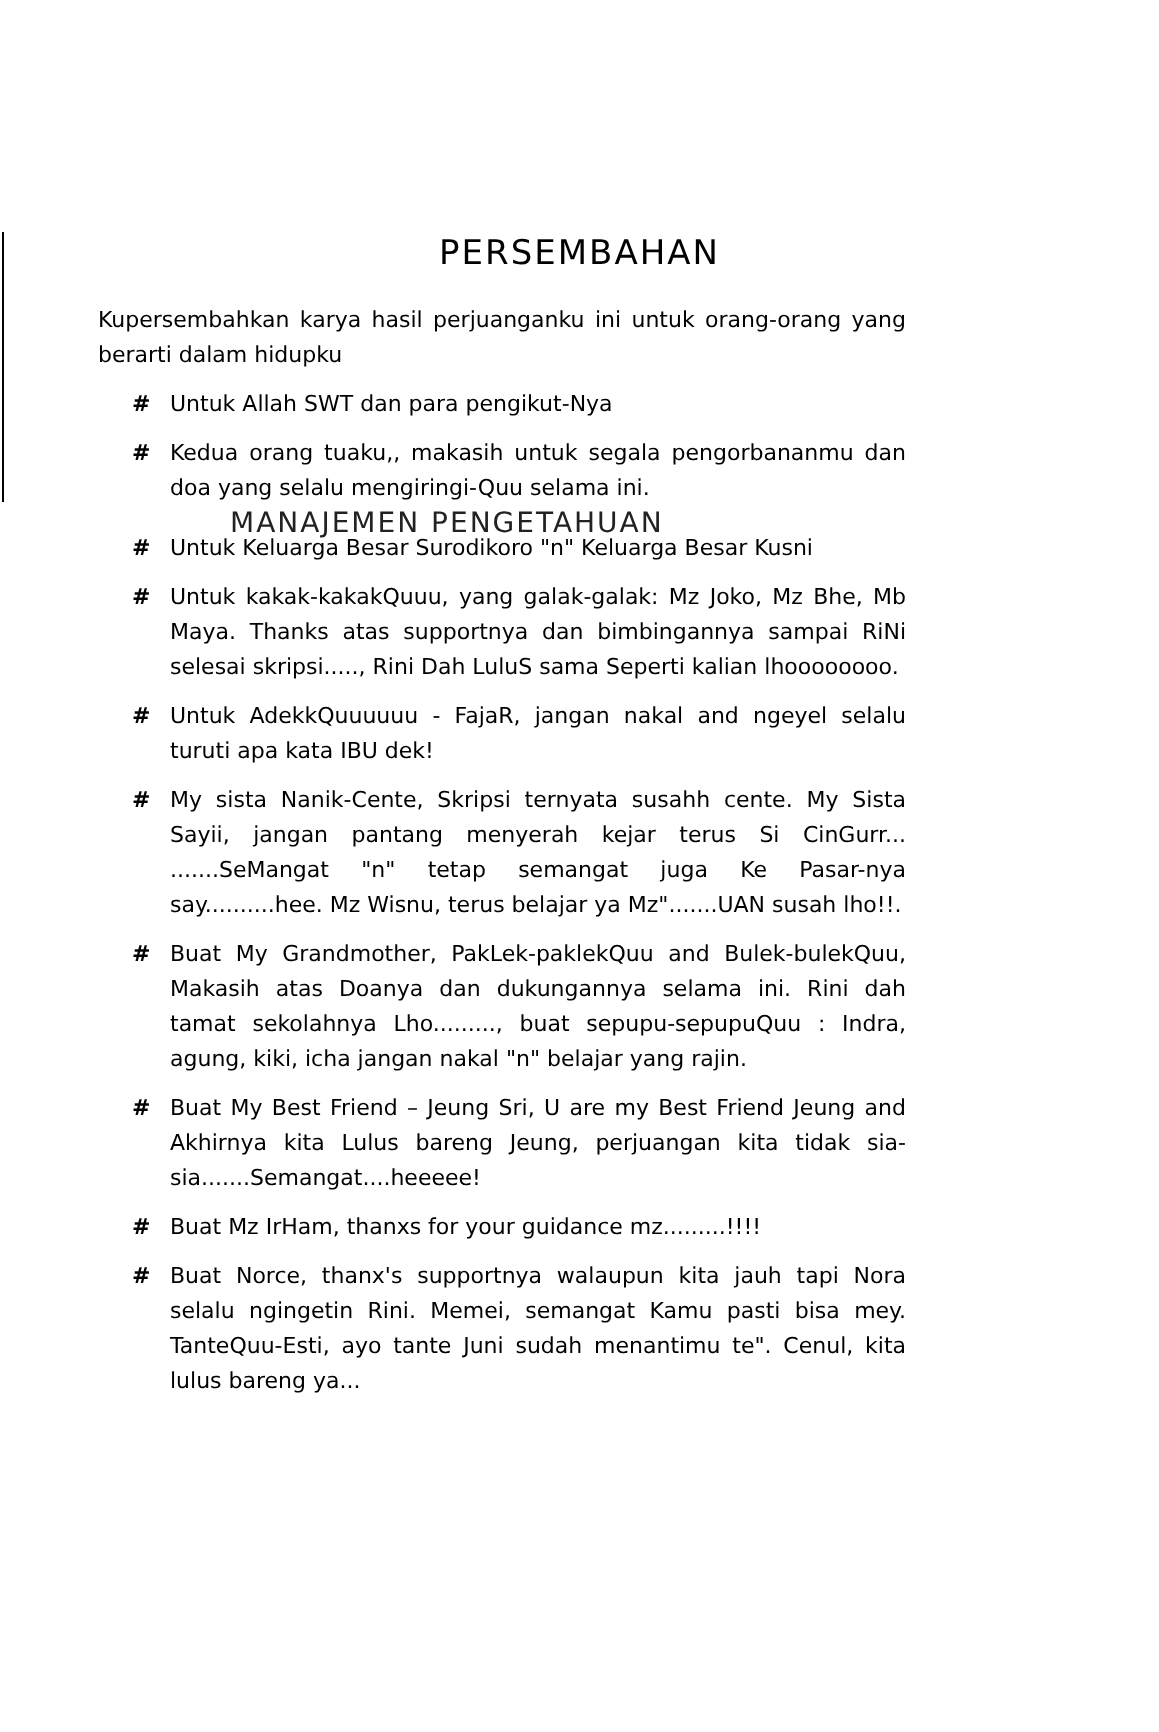PERSEMBAHAN
Kupersembahkan karya hasil perjuanganku ini untuk orang-orang yang berarti dalam hidupku
# Untuk Allah SWT dan para pengikut-Nya
# Kedua orang tuaku,, makasih untuk segala pengorbananmu dan doa yang selalu mengiringi-Quu selama ini.
MANAJEMEN PENGETAHUAN
# Untuk Keluarga Besar Surodikoro "n" Keluarga Besar Kusni
# Untuk kakak-kakakQuuu, yang galak-galak: Mz Joko, Mz Bhe, Mb Maya. Thanks atas supportnya dan bimbingannya sampai RiNi selesai skripsi....., Rini Dah LuluS sama Seperti kalian lhoooooooo.
# Untuk AdekkQuuuuuu - FajaR, jangan nakal and ngeyel selalu turuti apa kata IBU dek!
# My sista Nanik-Cente, Skripsi ternyata susahh cente. My Sista Sayii, jangan pantang menyerah kejar terus Si CinGurr... .......SeMangat "n" tetap semangat juga Ke Pasar-nya say..........hee. Mz Wisnu, terus belajar ya Mz".......UAN susah lho!!.
# Buat My Grandmother, PakLek-paklekQuu and Bulek-bulekQuu, Makasih atas Doanya dan dukungannya selama ini. Rini dah tamat sekolahnya Lho........., buat sepupu-sepupuQuu : Indra, agung, kiki, icha jangan nakal "n" belajar yang rajin.
# Buat My Best Friend – Jeung Sri, U are my Best Friend Jeung and Akhirnya kita Lulus bareng Jeung, perjuangan kita tidak sia-sia.......Semangat....heeeee!
# Buat Mz IrHam, thanxs for your guidance mz.........!!!!
# Buat Norce, thanx's supportnya walaupun kita jauh tapi Nora selalu ngingetin Rini. Memei, semangat Kamu pasti bisa mey. TanteQuu-Esti, ayo tante Juni sudah menantimu te". Cenul, kita lulus bareng ya...